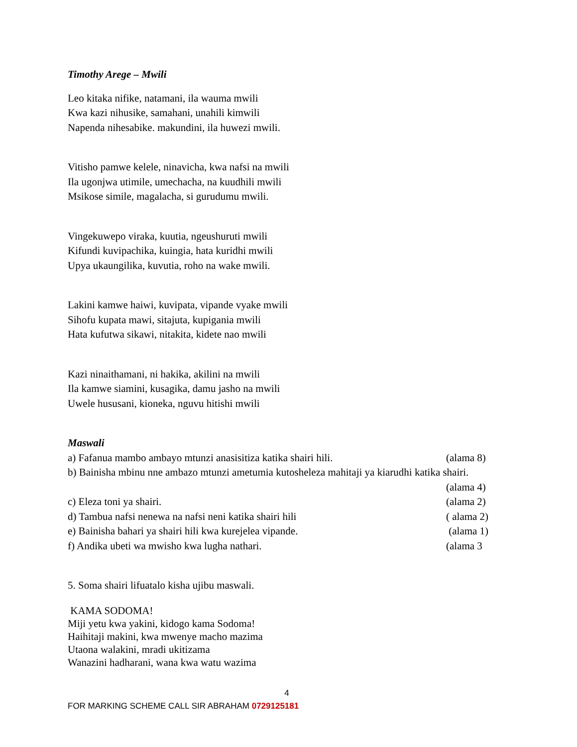Timothy Arege – Mwili
Leo kitaka nifike, natamani, ila wauma mwili
Kwa kazi nihusike, samahani, unahili kimwili
Napenda nihesabike. makundini, ila huwezi mwili.
Vitisho pamwe kelele, ninavicha, kwa nafsi na mwili
Ila ugonjwa utimile, umechacha, na kuudhili mwili
Msikose simile, magalacha, si gurudumu mwili.
Vingekuwepo viraka, kuutia, ngeushuruti mwili
Kifundi kuvipachika, kuingia, hata kuridhi mwili
Upya ukaungilika, kuvutia, roho na wake mwili.
Lakini kamwe haiwi, kuvipata, vipande vyake mwili
Sihofu kupata mawi, sitajuta, kupigania mwili
Hata kufutwa sikawi, nitakita, kidete nao mwili
Kazi ninaithamani, ni hakika, akilini na mwili
Ila kamwe siamini, kusagika, damu jasho na mwili
Uwele hususani, kioneka, nguvu hitishi mwili
Maswali
a) Fafanua mambo ambayo mtunzi anasisitiza katika shairi hili. (alama 8)
b) Bainisha mbinu nne ambazo mtunzi ametumia kutosheleza mahitaji ya kiarudhi katika shairi.
(alama 4)
c) Eleza toni ya shairi. (alama 2)
d) Tambua nafsi nenewa na nafsi neni katika shairi hili ( alama 2)
e) Bainisha bahari ya shairi hili kwa kurejelea vipande. (alama 1)
f) Andika ubeti wa mwisho kwa lugha nathari. (alama 3
5. Soma shairi lifuatalo kisha ujibu maswali.
KAMA SODOMA!
Miji yetu kwa yakini, kidogo kama Sodoma!
Haihitaji makini, kwa mwenye macho mazima
Utaona walakini, mradi ukitizama
Wanazini hadharani, wana kwa watu wazima
4
FOR MARKING SCHEME CALL SIR ABRAHAM 0729125181